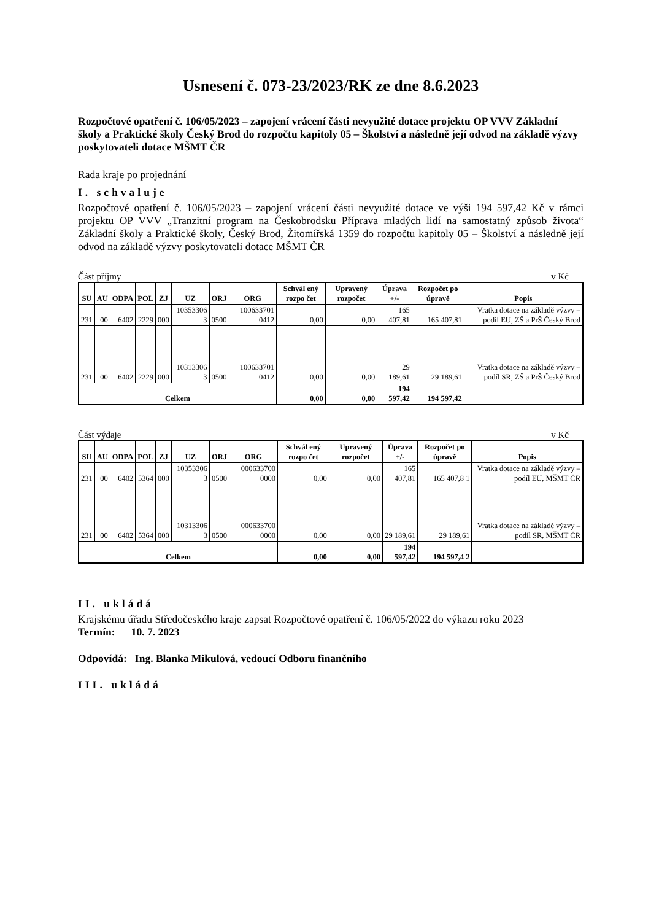Usnesení č. 073-23/2023/RK ze dne 8.6.2023
Rozpočtové opatření č. 106/05/2023 – zapojení vrácení části nevyužité dotace projektu OP VVV Základní školy a Praktické školy Český Brod do rozpočtu kapitoly 05 – Školství a následně její odvod na základě výzvy poskytovateli dotace MŠMT ČR
Rada kraje po projednání
I. schvaluje
Rozpočtové opatření č. 106/05/2023 – zapojení vrácení části nevyužité dotace ve výši 194 597,42 Kč v rámci projektu OP VVV „Tranzitní program na Českobrodsku Příprava mladých lidí na samostatný způsob života“ Základní školy a Praktické školy, Český Brod, Žitomířská 1359 do rozpočtu kapitoly 05 – Školství a následně její odvod na základě výzvy poskytovateli dotace MŠMT ČR
Část příjmy v Kč
| SU | AU | ODPA | POL | ZJ | UZ | ORJ | ORG | Schvál ený rozpo čet | Upravený rozpočet | Úprava +/- | Rozpočet po úpravě | Popis |
| --- | --- | --- | --- | --- | --- | --- | --- | --- | --- | --- | --- | --- |
| 231 | 00 | 6402 | 2229 | 000 | 10353306 3 | 0500 | 100633701 0412 | 0,00 | 0,00 | 165 407,81 | 165 407,81 | Vratka dotace na základě výzvy – podíl EU, ZŠ a PrŠ Český Brod |
| 231 | 00 | 6402 | 2229 | 000 | 10313306 3 | 0500 | 100633701 0412 | 0,00 | 0,00 | 29 189,61 | 29 189,61 | Vratka dotace na základě výzvy – podíl SR, ZŠ a PrŠ Český Brod |
| Celkem | | | | | | | | 0,00 | 0,00 | 194 597,42 | 194 597,42 | |
Část výdaje v Kč
| SU | AU | ODPA | POL | ZJ | UZ | ORJ | ORG | Schvál ený rozpo čet | Upravený rozpočet | Úprava +/- | Rozpočet po úpravě | Popis |
| --- | --- | --- | --- | --- | --- | --- | --- | --- | --- | --- | --- | --- |
| 231 | 00 | 6402 | 5364 | 000 | 10353306 3 | 0500 | 000633700 0000 | 0,00 | 0,00 | 165 407,81 | 165 407,8 1 | Vratka dotace na základě výzvy – podíl EU, MŠMT ČR |
| 231 | 00 | 6402 | 5364 | 000 | 10313306 3 | 0500 | 000633700 0000 | 0,00 | 0,00 | 29 189,61 | 29 189,61 | Vratka dotace na základě výzvy – podíl SR, MŠMT ČR |
| Celkem | | | | | | | | 0,00 | 0,00 | 194 597,42 | 194 597,4 2 | |
II. ukládá
Krajskému úřadu Středočeského kraje zapsat Rozpočtové opatření č. 106/05/2022 do výkazu roku 2023
Termín: 10. 7. 2023
Odpovídá: Ing. Blanka Mikulová, vedoucí Odboru finančního
III. ukládá